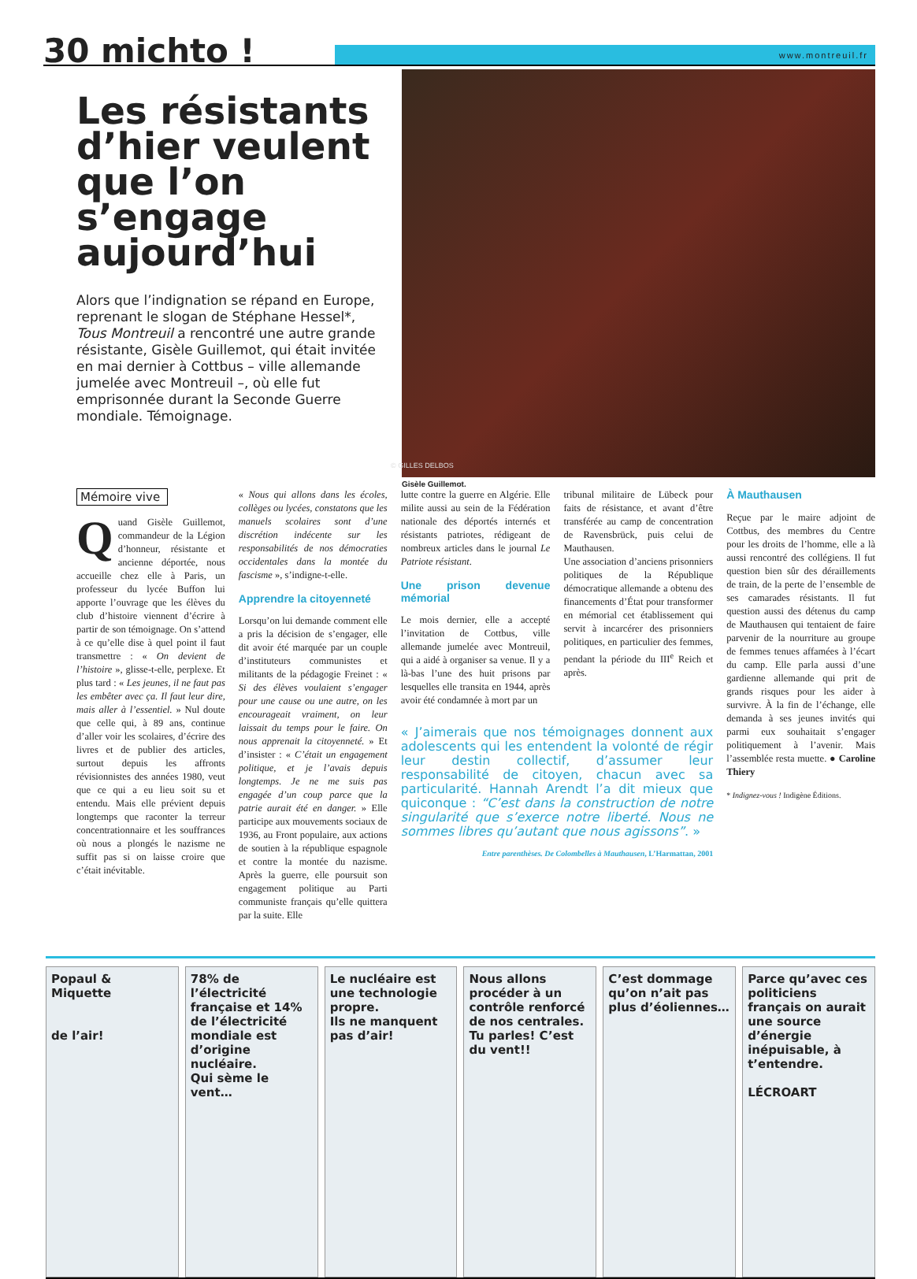30 michto ! www.montreuil.fr
Les résistants d’hier veulent que l’on s’engage aujourd’hui
Alors que l’indignation se répand en Europe, reprenant le slogan de Stéphane Hessel*, Tous Montreuil a rencontré une autre grande résistante, Gisèle Guillemot, qui était invitée en mai dernier à Cottbus – ville allemande jumelée avec Montreuil –, où elle fut emprisonnée durant la Seconde Guerre mondiale. Témoignage.
© GILLES DELBOS
Gisèle Guillemot.
Mémoire vive
Quand Gisèle Guillemot, commandeur de la Légion d’honneur, résistante et ancienne déportée, nous accueille chez elle à Paris, un professeur du lycée Buffon lui apporte l’ouvrage que les élèves du club d’histoire viennent d’écrire à partir de son témoignage. On s’attend à ce qu’elle dise à quel point il faut transmettre : « On devient de l’histoire », glisse-t-elle, perplexe. Et plus tard : « Les jeunes, il ne faut pas les embêter avec ça. Il faut leur dire, mais aller à l’essentiel. » Nul doute que celle qui, à 89 ans, continue d’aller voir les scolaires, d’écrire des livres et de publier des articles, surtout depuis les affronts révisionnistes des années 1980, veut que ce qui a eu lieu soit su et entendu. Mais elle prévient depuis longtemps que raconter la terreur concentrationnaire et les souffrances où nous a plongés le nazisme ne suffit pas si on laisse croire que c’était inévitable.
« Nous qui allons dans les écoles, collèges ou lycées, constatons que les manuels scolaires sont d’une discrétion indécente sur les responsabilités de nos démocraties occidentales dans la montée du fascisme », s’indigne-t-elle.
Apprendre la citoyenneté
Lorsqu’on lui demande comment elle a pris la décision de s’engager, elle dit avoir été marquée par un couple d’instituteurs communistes et militants de la pédagogie Freinet : « Si des élèves voulaient s’engager pour une cause ou une autre, on les encourageait vraiment, on leur laissait du temps pour le faire. On nous apprenait la citoyenneté. » Et d’insister : « C’était un engagement politique, et je l’avais depuis longtemps. Je ne me suis pas engagée d’un coup parce que la patrie aurait été en danger. » Elle participe aux mouvements sociaux de 1936, au Front populaire, aux actions de soutien à la république espagnole et contre la montée du nazisme. Après la guerre, elle poursuit son engagement politique au Parti communiste français qu’elle quittera par la suite. Elle
lutte contre la guerre en Algérie. Elle milite aussi au sein de la Fédération nationale des déportés internés et résistants patriotes, rédigeant de nombreux articles dans le journal Le Patriote résistant.
Une prison devenue mémorial
Le mois dernier, elle a accepté l’invitation de Cottbus, ville allemande jumelée avec Montreuil, qui a aidé à organiser sa venue. Il y a là-bas l’une des huit prisons par lesquelles elle transita en 1944, après avoir été condamnée à mort par un
tribunal militaire de Lübeck pour faits de résistance, et avant d’être transférée au camp de concentration de Ravensbrück, puis celui de Mauthausen.
Une association d’anciens prisonniers politiques de la République démocratique allemande a obtenu des financements d’État pour transformer en mémorial cet établissement qui servit à incarcérer des prisonniers politiques, en particulier des femmes, pendant la période du III<sup>e</sup> Reich et après.
« J’aimerais que nos témoignages donnent aux adolescents qui les entendent la volonté de régir leur destin collectif, d’assumer leur responsabilité de citoyen, chacun avec sa particularité. Hannah Arendt l’a dit mieux que quiconque : “C’est dans la construction de notre singularité que s’exerce notre liberté. Nous ne sommes libres qu’autant que nous agissons”. »
Entre parenthèses. De Colombelles à Mauthausen, L’Harmattan, 2001
À Mauthausen
Reçue par le maire adjoint de Cottbus, des membres du Centre pour les droits de l’homme, elle a là aussi rencontré des collégiens. Il fut question bien sûr des déraillements de train, de la perte de l’ensemble de ses camarades résistants. Il fut question aussi des détenus du camp de Mauthausen qui tentaient de faire parvenir de la nourriture au groupe de femmes tenues affamées à l’écart du camp. Elle parla aussi d’une gardienne allemande qui prit de grands risques pour les aider à survivre. À la fin de l’échange, elle demanda à ses jeunes invités qui parmi eux souhaitait s’engager politiquement à l’avenir. Mais l’assemblée resta muette. ● Caroline Thiery
* Indignez-vous ! Indigène Éditions.
Popaul & Miquette
de l’air!
78% de l’électricité française et 14% de l’électricité mondiale est d’origine nucléaire.
Qui sème le vent…
Le nucléaire est une technologie propre.
Ils ne manquent pas d’air!
Nous allons procéder à un contrôle renforcé de nos centrales.
Tu parles! C’est du vent!!
C’est dommage qu’on n’ait pas plus d’éoliennes…
Parce qu’avec ces politiciens français on aurait une source d’énergie inépuisable, à t’entendre.
LÉCROART